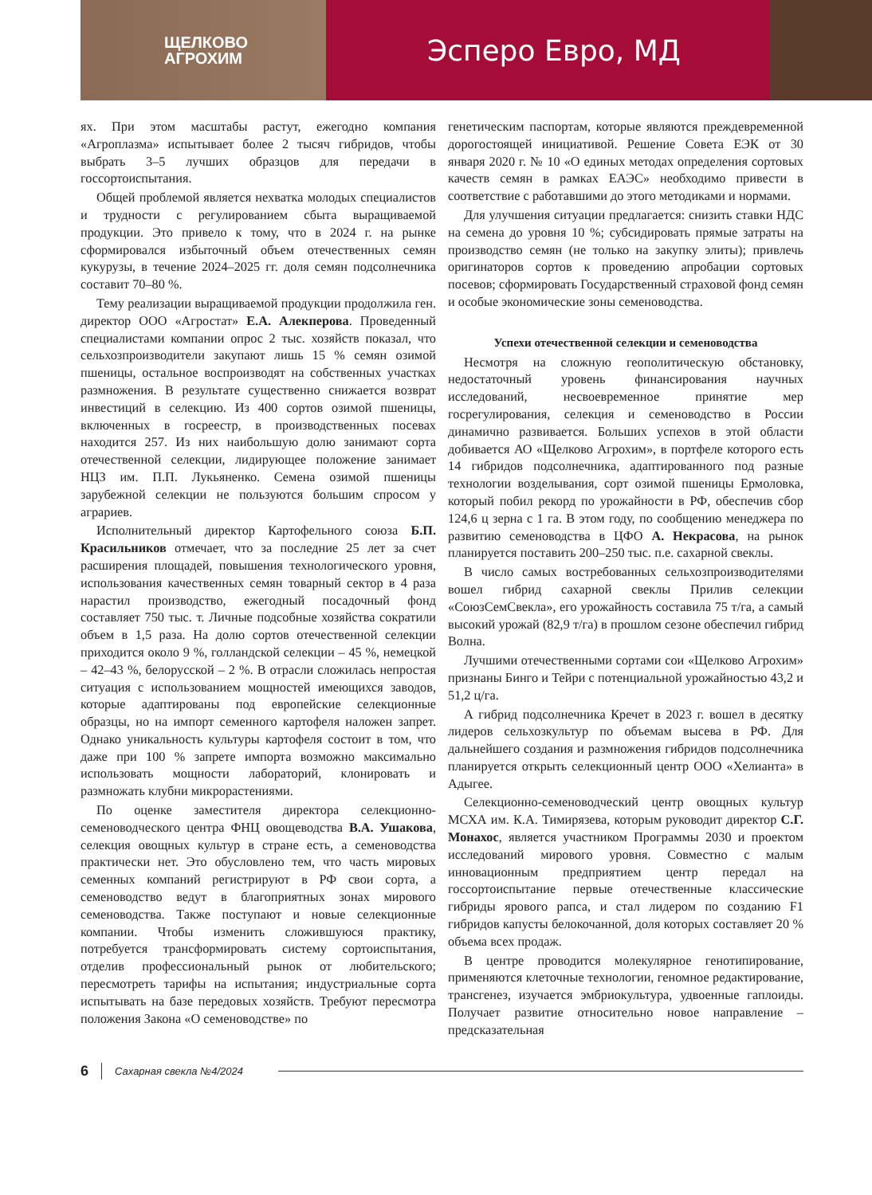ЩЕЛКОВО
АГРОХИМ
Эсперо Евро, МД
ях. При этом масштабы растут, ежегодно компания «Агроплазма» испытывает более 2 тысяч гибридов, чтобы выбрать 3–5 лучших образцов для передачи в госсортоиспытания.
Общей проблемой является нехватка молодых специалистов и трудности с регулированием сбыта выращиваемой продукции. Это привело к тому, что в 2024 г. на рынке сформировался избыточный объем отечественных семян кукурузы, в течение 2024–2025 гг. доля семян подсолнечника составит 70–80 %.
Тему реализации выращиваемой продукции продолжила ген. директор ООО «Агростат» Е.А. Алекперова. Проведенный специалистами компании опрос 2 тыс. хозяйств показал, что сельхозпроизводители закупают лишь 15 % семян озимой пшеницы, остальное воспроизводят на собственных участках размножения. В результате существенно снижается возврат инвестиций в селекцию. Из 400 сортов озимой пшеницы, включенных в госреестр, в производственных посевах находится 257. Из них наибольшую долю занимают сорта отечественной селекции, лидирующее положение занимает НЦЗ им. П.П. Лукьяненко. Семена озимой пшеницы зарубежной селекции не пользуются большим спросом у аграриев.
Исполнительный директор Картофельного союза Б.П. Красильников отмечает, что за последние 25 лет за счет расширения площадей, повышения технологического уровня, использования качественных семян товарный сектор в 4 раза нарастил производство, ежегодный посадочный фонд составляет 750 тыс. т. Личные подсобные хозяйства сократили объем в 1,5 раза. На долю сортов отечественной селекции приходится около 9 %, голландской селекции – 45 %, немецкой – 42–43 %, белорусской – 2 %. В отрасли сложилась непростая ситуация с использованием мощностей имеющихся заводов, которые адаптированы под европейские селекционные образцы, но на импорт семенного картофеля наложен запрет. Однако уникальность культуры картофеля состоит в том, что даже при 100 % запрете импорта возможно максимально использовать мощности лабораторий, клонировать и размножать клубни микрорастениями.
По оценке заместителя директора селекционно-семеноводческого центра ФНЦ овощеводства В.А. Ушакова, селекция овощных культур в стране есть, а семеноводства практически нет. Это обусловлено тем, что часть мировых семенных компаний регистрируют в РФ свои сорта, а семеноводство ведут в благоприятных зонах мирового семеноводства. Также поступают и новые селекционные компании. Чтобы изменить сложившуюся практику, потребуется трансформировать систему сортоиспытания, отделив профессиональный рынок от любительского; пересмотреть тарифы на испытания; индустриальные сорта испытывать на базе передовых хозяйств. Требуют пересмотра положения Закона «О семеноводстве» по
генетическим паспортам, которые являются преждевременной дорогостоящей инициативой. Решение Совета ЕЭК от 30 января 2020 г. № 10 «О единых методах определения сортовых качеств семян в рамках ЕАЭС» необходимо привести в соответствие с работавшими до этого методиками и нормами.
Для улучшения ситуации предлагается: снизить ставки НДС на семена до уровня 10 %; субсидировать прямые затраты на производство семян (не только на закупку элиты); привлечь оригинаторов сортов к проведению апробации сортовых посевов; сформировать Государственный страховой фонд семян и особые экономические зоны семеноводства.
Успехи отечественной селекции и семеноводства
Несмотря на сложную геополитическую обстановку, недостаточный уровень финансирования научных исследований, несвоевременное принятие мер госрегулирования, селекция и семеноводство в России динамично развивается. Больших успехов в этой области добивается АО «Щелково Агрохим», в портфеле которого есть 14 гибридов подсолнечника, адаптированного под разные технологии возделывания, сорт озимой пшеницы Ермоловка, который побил рекорд по урожайности в РФ, обеспечив сбор 124,6 ц зерна с 1 га. В этом году, по сообщению менеджера по развитию семеноводства в ЦФО А. Некрасова, на рынок планируется поставить 200–250 тыс. п.е. сахарной свеклы.
В число самых востребованных сельхозпроизводителями вошел гибрид сахарной свеклы Прилив селекции «СоюзСемСвекла», его урожайность составила 75 т/га, а самый высокий урожай (82,9 т/га) в прошлом сезоне обеспечил гибрид Волна.
Лучшими отечественными сортами сои «Щелково Агрохим» признаны Бинго и Тейри с потенциальной урожайностью 43,2 и 51,2 ц/га.
А гибрид подсолнечника Кречет в 2023 г. вошел в десятку лидеров сельхозкультур по объемам высева в РФ. Для дальнейшего создания и размножения гибридов подсолнечника планируется открыть селекционный центр ООО «Хелианта» в Адыгее.
Селекционно-семеноводческий центр овощных культур МСХА им. К.А. Тимирязева, которым руководит директор С.Г. Монахос, является участником Программы 2030 и проектом исследований мирового уровня. Совместно с малым инновационным предприятием центр передал на госсортоиспытание первые отечественные классические гибриды ярового рапса, и стал лидером по созданию F1 гибридов капусты белокочанной, доля которых составляет 20 % объема всех продаж.
В центре проводится молекулярное генотипирование, применяются клеточные технологии, геномное редактирование, трансгенез, изучается эмбриокультура, удвоенные гаплоиды. Получает развитие относительно новое направление – предсказательная
6 Сахарная свекла №4/2024